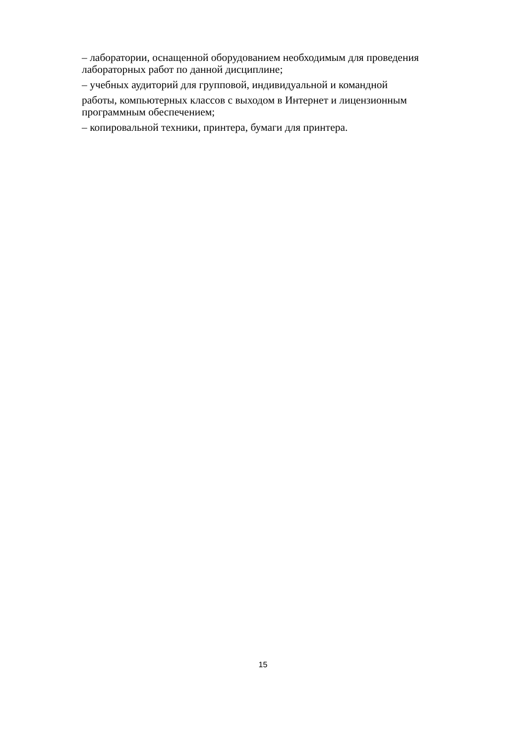– лаборатории, оснащенной оборудованием необходимым для проведения лабораторных работ по данной дисциплине;
– учебных аудиторий для групповой, индивидуальной и командной
работы, компьютерных классов с выходом в Интернет и лицензионным программным обеспечением;
– копировальной техники, принтера, бумаги для принтера.
15